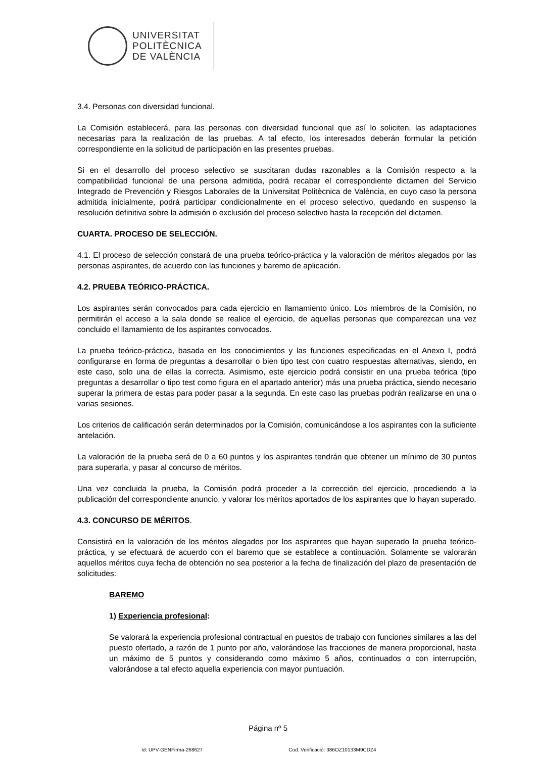UNIVERSITAT
POLITÈCNICA
DE VALÈNCIA
3.4. Personas con diversidad funcional.
La Comisión establecerá, para las personas con diversidad funcional que así lo soliciten, las adaptaciones necesarias para la realización de las pruebas. A tal efecto, los interesados deberán formular la petición correspondiente en la solicitud de participación en las presentes pruebas.
Si en el desarrollo del proceso selectivo se suscitaran dudas razonables a la Comisión respecto a la compatibilidad funcional de una persona admitida, podrá recabar el correspondiente dictamen del Servicio Integrado de Prevención y Riesgos Laborales de la Universitat Politècnica de València, en cuyo caso la persona admitida inicialmente, podrá participar condicionalmente en el proceso selectivo, quedando en suspenso la resolución definitiva sobre la admisión o exclusión del proceso selectivo hasta la recepción del dictamen.
CUARTA. PROCESO DE SELECCIÓN.
4.1. El proceso de selección constará de una prueba teórico-práctica y la valoración de méritos alegados por las personas aspirantes, de acuerdo con las funciones y baremo de aplicación.
4.2. PRUEBA TEÓRICO-PRÁCTICA.
Los aspirantes serán convocados para cada ejercicio en llamamiento único. Los miembros de la Comisión, no permitirán el acceso a la sala donde se realice el ejercicio, de aquellas personas que comparezcan una vez concluido el llamamiento de los aspirantes convocados.
La prueba teórico-práctica, basada en los conocimientos y las funciones especificadas en el Anexo I, podrá configurarse en forma de preguntas a desarrollar o bien tipo test con cuatro respuestas alternativas, siendo, en este caso, solo una de ellas la correcta. Asimismo, este ejercicio podrá consistir en una prueba teórica (tipo preguntas a desarrollar o tipo test como figura en el apartado anterior) más una prueba práctica, siendo necesario superar la primera de estas para poder pasar a la segunda. En este caso las pruebas podrán realizarse en una o varias sesiones.
Los criterios de calificación serán determinados por la Comisión, comunicándose a los aspirantes con la suficiente antelación.
La valoración de la prueba será de 0 a 60 puntos y los aspirantes tendrán que obtener un mínimo de 30 puntos para superarla, y pasar al concurso de méritos.
Una vez concluida la prueba, la Comisión podrá proceder a la corrección del ejercicio, procediendo a la publicación del correspondiente anuncio, y valorar los méritos aportados de los aspirantes que lo hayan superado.
4.3. CONCURSO DE MÉRITOS.
Consistirá en la valoración de los méritos alegados por los aspirantes que hayan superado la prueba teórico-práctica, y se efectuará de acuerdo con el baremo que se establece a continuación. Solamente se valorarán aquellos méritos cuya fecha de obtención no sea posterior a la fecha de finalización del plazo de presentación de solicitudes:
BAREMO
1) Experiencia profesional:
Se valorará la experiencia profesional contractual en puestos de trabajo con funciones similares a las del puesto ofertado, a razón de 1 punto por año, valorándose las fracciones de manera proporcional, hasta un máximo de 5 puntos y considerando como máximo 5 años, continuados o con interrupción, valorándose a tal efecto aquella experiencia con mayor puntuación.
Página nº 5
Id: UPV-GENFirma-268627 Cod. Verificació: 386OZ10133M9CDZ4